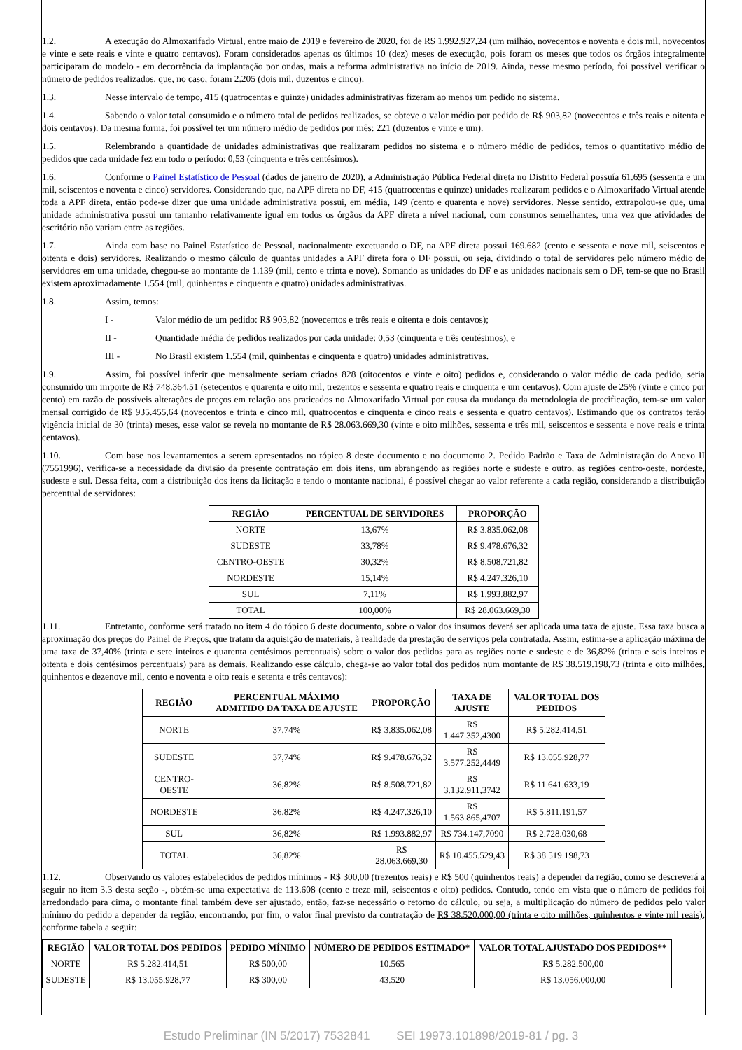1.2. A execução do Almoxarifado Virtual, entre maio de 2019 e fevereiro de 2020, foi de R$ 1.992.927,24 (um milhão, novecentos e noventa e dois mil, novecentos e vinte e sete reais e vinte e quatro centavos). Foram considerados apenas os últimos 10 (dez) meses de execução, pois foram os meses que todos os órgãos integralmente participaram do modelo - em decorrência da implantação por ondas, mais a reforma administrativa no início de 2019. Ainda, nesse mesmo período, foi possível verificar o número de pedidos realizados, que, no caso, foram 2.205 (dois mil, duzentos e cinco).
1.3. Nesse intervalo de tempo, 415 (quatrocentas e quinze) unidades administrativas fizeram ao menos um pedido no sistema.
1.4. Sabendo o valor total consumido e o número total de pedidos realizados, se obteve o valor médio por pedido de R$ 903,82 (novecentos e três reais e oitenta e dois centavos). Da mesma forma, foi possível ter um número médio de pedidos por mês: 221 (duzentos e vinte e um).
1.5. Relembrando a quantidade de unidades administrativas que realizaram pedidos no sistema e o número médio de pedidos, temos o quantitativo médio de pedidos que cada unidade fez em todo o período: 0,53 (cinquenta e três centésimos).
1.6. Conforme o Painel Estatístico de Pessoal (dados de janeiro de 2020), a Administração Pública Federal direta no Distrito Federal possuía 61.695 (sessenta e um mil, seiscentos e noventa e cinco) servidores. Considerando que, na APF direta no DF, 415 (quatrocentas e quinze) unidades realizaram pedidos e o Almoxarifado Virtual atende toda a APF direta, então pode-se dizer que uma unidade administrativa possui, em média, 149 (cento e quarenta e nove) servidores. Nesse sentido, extrapolou-se que, uma unidade administrativa possui um tamanho relativamente igual em todos os órgãos da APF direta a nível nacional, com consumos semelhantes, uma vez que atividades de escritório não variam entre as regiões.
1.7. Ainda com base no Painel Estatístico de Pessoal, nacionalmente excetuando o DF, na APF direta possui 169.682 (cento e sessenta e nove mil, seiscentos e oitenta e dois) servidores. Realizando o mesmo cálculo de quantas unidades a APF direta fora o DF possui, ou seja, dividindo o total de servidores pelo número médio de servidores em uma unidade, chegou-se ao montante de 1.139 (mil, cento e trinta e nove). Somando as unidades do DF e as unidades nacionais sem o DF, tem-se que no Brasil existem aproximadamente 1.554 (mil, quinhentas e cinquenta e quatro) unidades administrativas.
1.8. Assim, temos:
I - Valor médio de um pedido: R$ 903,82 (novecentos e três reais e oitenta e dois centavos);
II - Quantidade média de pedidos realizados por cada unidade: 0,53 (cinquenta e três centésimos); e
III - No Brasil existem 1.554 (mil, quinhentas e cinquenta e quatro) unidades administrativas.
1.9. Assim, foi possível inferir que mensalmente seriam criados 828 (oitocentos e vinte e oito) pedidos e, considerando o valor médio de cada pedido, seria consumido um importe de R$ 748.364,51 (setecentos e quarenta e oito mil, trezentos e sessenta e quatro reais e cinquenta e um centavos). Com ajuste de 25% (vinte e cinco por cento) em razão de possíveis alterações de preços em relação aos praticados no Almoxarifado Virtual por causa da mudança da metodologia de precificação, tem-se um valor mensal corrigido de R$ 935.455,64 (novecentos e trinta e cinco mil, quatrocentos e cinquenta e cinco reais e sessenta e quatro centavos). Estimando que os contratos terão vigência inicial de 30 (trinta) meses, esse valor se revela no montante de R$ 28.063.669,30 (vinte e oito milhões, sessenta e três mil, seiscentos e sessenta e nove reais e trinta centavos).
1.10. Com base nos levantamentos a serem apresentados no tópico 8 deste documento e no documento 2. Pedido Padrão e Taxa de Administração do Anexo II (7551996), verifica-se a necessidade da divisão da presente contratação em dois itens, um abrangendo as regiões norte e sudeste e outro, as regiões centro-oeste, nordeste, sudeste e sul. Dessa feita, com a distribuição dos itens da licitação e tendo o montante nacional, é possível chegar ao valor referente a cada região, considerando a distribuição percentual de servidores:
| REGIÃO | PERCENTUAL DE SERVIDORES | PROPORÇÃO |
| --- | --- | --- |
| NORTE | 13,67% | R$ 3.835.062,08 |
| SUDESTE | 33,78% | R$ 9.478.676,32 |
| CENTRO-OESTE | 30,32% | R$ 8.508.721,82 |
| NORDESTE | 15,14% | R$ 4.247.326,10 |
| SUL | 7,11% | R$ 1.993.882,97 |
| TOTAL | 100,00% | R$ 28.063.669,30 |
1.11. Entretanto, conforme será tratado no item 4 do tópico 6 deste documento, sobre o valor dos insumos deverá ser aplicada uma taxa de ajuste. Essa taxa busca a aproximação dos preços do Painel de Preços, que tratam da aquisição de materiais, à realidade da prestação de serviços pela contratada. Assim, estima-se a aplicação máxima de uma taxa de 37,40% (trinta e sete inteiros e quarenta centésimos percentuais) sobre o valor dos pedidos para as regiões norte e sudeste e de 36,82% (trinta e seis inteiros e oitenta e dois centésimos percentuais) para as demais. Realizando esse cálculo, chega-se ao valor total dos pedidos num montante de R$ 38.519.198,73 (trinta e oito milhões, quinhentos e dezenove mil, cento e noventa e oito reais e setenta e três centavos):
| REGIÃO | PERCENTUAL MÁXIMO ADMITIDO DA TAXA DE AJUSTE | PROPORÇÃO | TAXA DE AJUSTE | VALOR TOTAL DOS PEDIDOS |
| --- | --- | --- | --- | --- |
| NORTE | 37,74% | R$ 3.835.062,08 | R$ 1.447.352,4300 | R$ 5.282.414,51 |
| SUDESTE | 37,74% | R$ 9.478.676,32 | R$ 3.577.252,4449 | R$ 13.055.928,77 |
| CENTRO-OESTE | 36,82% | R$ 8.508.721,82 | R$ 3.132.911,3742 | R$ 11.641.633,19 |
| NORDESTE | 36,82% | R$ 4.247.326,10 | R$ 1.563.865,4707 | R$ 5.811.191,57 |
| SUL | 36,82% | R$ 1.993.882,97 | R$ 734.147,7090 | R$ 2.728.030,68 |
| TOTAL | 36,82% | R$ 28.063.669,30 | R$ 10.455.529,43 | R$ 38.519.198,73 |
1.12. Observando os valores estabelecidos de pedidos mínimos - R$ 300,00 (trezentos reais) e R$ 500 (quinhentos reais) a depender da região, como se descreverá a seguir no item 3.3 desta seção -, obtém-se uma expectativa de 113.608 (cento e treze mil, seiscentos e oito) pedidos. Contudo, tendo em vista que o número de pedidos foi arredondado para cima, o montante final também deve ser ajustado, então, faz-se necessário o retorno do cálculo, ou seja, a multiplicação do número de pedidos pelo valor mínimo do pedido a depender da região, encontrando, por fim, o valor final previsto da contratação de R$ 38.520.000,00 (trinta e oito milhões, quinhentos e vinte mil reais), conforme tabela a seguir:
| REGIÃO | VALOR TOTAL DOS PEDIDOS | PEDIDO MÍNIMO | NÚMERO DE PEDIDOS ESTIMADO* | VALOR TOTAL AJUSTADO DOS PEDIDOS** |
| --- | --- | --- | --- | --- |
| NORTE | R$ 5.282.414,51 | R$ 500,00 | 10.565 | R$ 5.282.500,00 |
| SUDESTE | R$ 13.055.928,77 | R$ 300,00 | 43.520 | R$ 13.056.000,00 |
Estudo Preliminar (IN 5/2017) 7532841 SEI 19973.101898/2019-81 / pg. 3